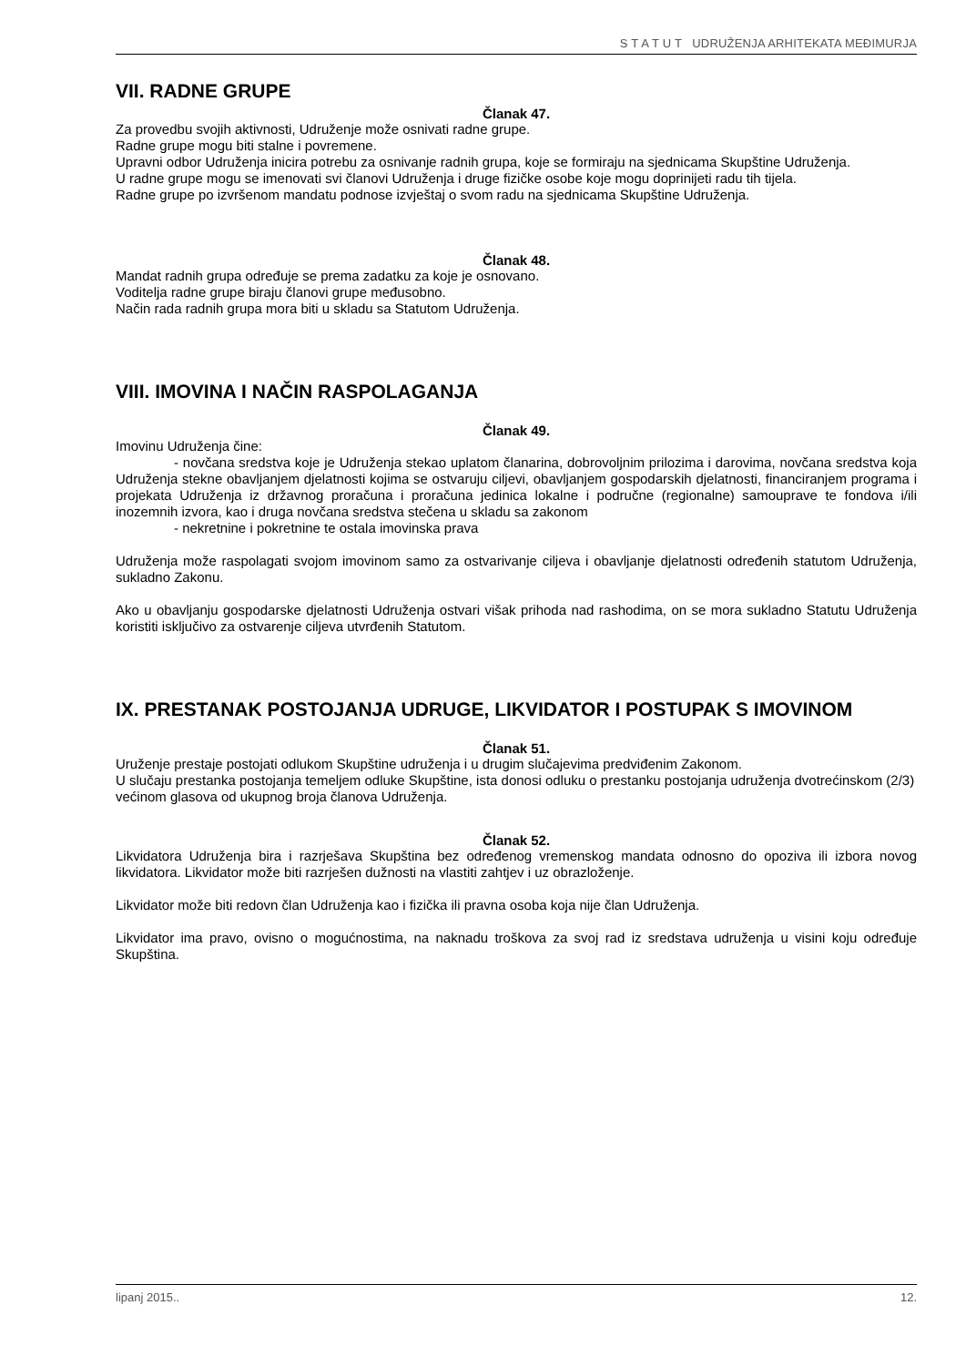S T A T U T UDRUŽENJA ARHITEKATA MEĐIMURJA
VII. RADNE GRUPE
Članak 47.
Za provedbu svojih aktivnosti, Udruženje može osnivati radne grupe.
Radne grupe mogu biti stalne i povremene.
Upravni odbor Udruženja inicira potrebu za osnivanje radnih grupa, koje se formiraju na sjednicama Skupštine Udruženja.
U radne grupe mogu se imenovati svi članovi Udruženja i druge fizičke osobe koje mogu doprinijeti radu tih tijela.
Radne grupe po izvršenom mandatu podnose izvještaj o svom radu na sjednicama Skupštine Udruženja.
Članak 48.
Mandat radnih grupa određuje se prema zadatku za koje je osnovano.
Voditelja radne grupe biraju članovi grupe međusobno.
Način rada radnih grupa mora biti u skladu sa Statutom Udruženja.
VIII. IMOVINA I NAČIN RASPOLAGANJA
Članak 49.
Imovinu Udruženja čine:
- novčana sredstva koje je Udruženja stekao uplatom članarina, dobrovoljnim prilozima i darovima, novčana sredstva koja Udruženja stekne obavljanjem djelatnosti kojima se ostvaruju ciljevi, obavljanjem gospodarskih djelatnosti, financiranjem programa i projekata Udruženja iz državnog proračuna i proračuna jedinica lokalne i područne (regionalne) samouprave te fondova i/ili inozemnih izvora, kao i druga novčana sredstva stečena u skladu sa zakonom
- nekretnine i pokretnine te ostala imovinska prava
Udruženja može raspolagati svojom imovinom samo za ostvarivanje ciljeva i obavljanje djelatnosti određenih statutom Udruženja, sukladno Zakonu.
Ako u obavljanju gospodarske djelatnosti Udruženja ostvari višak prihoda nad rashodima, on se mora sukladno Statutu Udruženja koristiti isključivo za ostvarenje ciljeva utvrđenih Statutom.
IX. PRESTANAK POSTOJANJA UDRUGE, LIKVIDATOR I POSTUPAK S IMOVINOM
Članak 51.
Uruženje prestaje postojati odlukom Skupštine udruženja i u drugim slučajevima predviđenim Zakonom.
U slučaju prestanka postojanja temeljem odluke Skupštine, ista donosi odluku o prestanku postojanja udruženja dvotrećinskom (2/3) većinom glasova od ukupnog broja članova Udruženja.
Članak 52.
Likvidatora Udruženja bira i razrješava Skupština bez određenog vremenskog mandata odnosno do opoziva ili izbora novog likvidatora. Likvidator može biti razrješen dužnosti na vlastiti zahtjev i uz obrazloženje.
Likvidator može biti redovn član Udruženja kao i fizička ili pravna osoba koja nije član Udruženja.
Likvidator ima pravo, ovisno o mogućnostima, na naknadu troškova za svoj rad iz sredstava udruženja u visini koju određuje Skupština.
lipanj 2015.. 12.